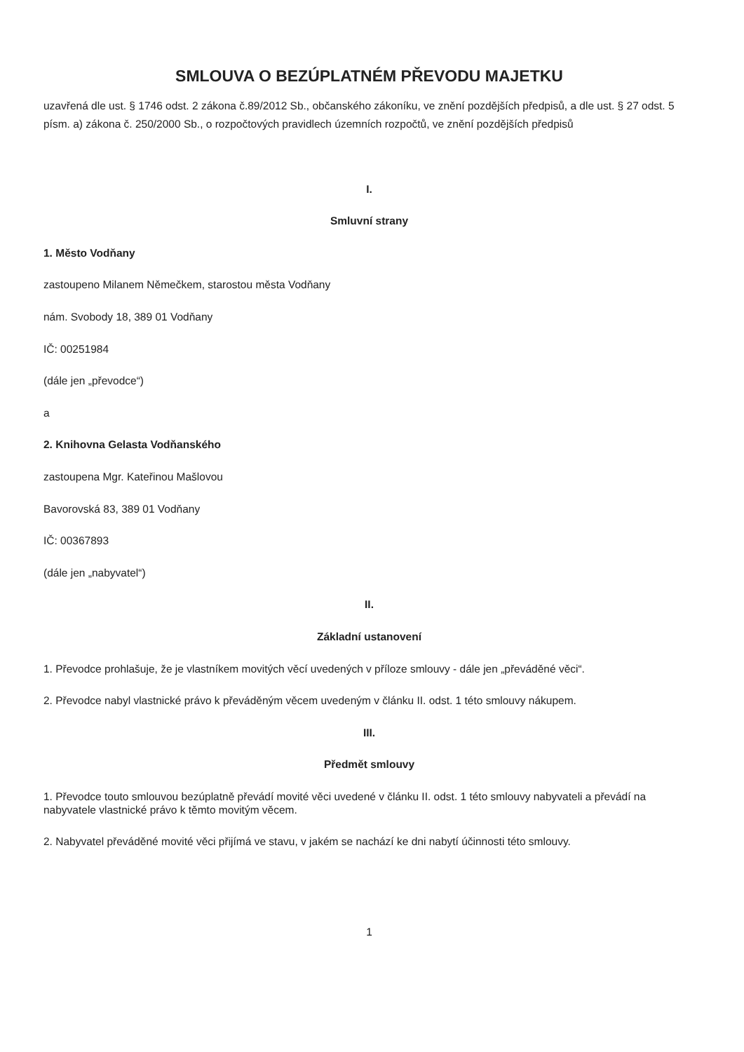SMLOUVA O BEZÚPLATNÉM PŘEVODU MAJETKU
uzavřená dle ust. § 1746 odst. 2 zákona č.89/2012 Sb., občanského zákoníku, ve znění pozdějších předpisů, a dle ust. § 27 odst. 5 písm. a) zákona č. 250/2000 Sb., o rozpočtových pravidlech územních rozpočtů, ve znění pozdějších předpisů
I.
Smluvní strany
1. Město Vodňany
zastoupeno Milanem Němečkem, starostou města Vodňany
nám. Svobody 18, 389 01 Vodňany
IČ: 00251984
(dále jen „převodce“)
a
2. Knihovna Gelasta Vodňanského
zastoupena Mgr. Kateřinou Mašlovou
Bavorovská 83, 389 01 Vodňany
IČ: 00367893
(dále jen „nabyvatel“)
II.
Základní ustanovení
1. Převodce prohlašuje, že je vlastníkem movitých věcí uvedených v příloze smlouvy - dále jen „převáděné věci“.
2. Převodce nabyl vlastnické právo k převáděným věcem uvedeným v článku II. odst. 1 této smlouvy nákupem.
III.
Předmět smlouvy
1. Převodce touto smlouvou bezúplatně převádí movité věci uvedené v článku II. odst. 1 této smlouvy nabyvateli a převádí na nabyvatele vlastnické právo k těmto movitým věcem.
2. Nabyvatel převáděné movité věci přijímá ve stavu, v jakém se nachází ke dni nabytí účinnosti této smlouvy.
1